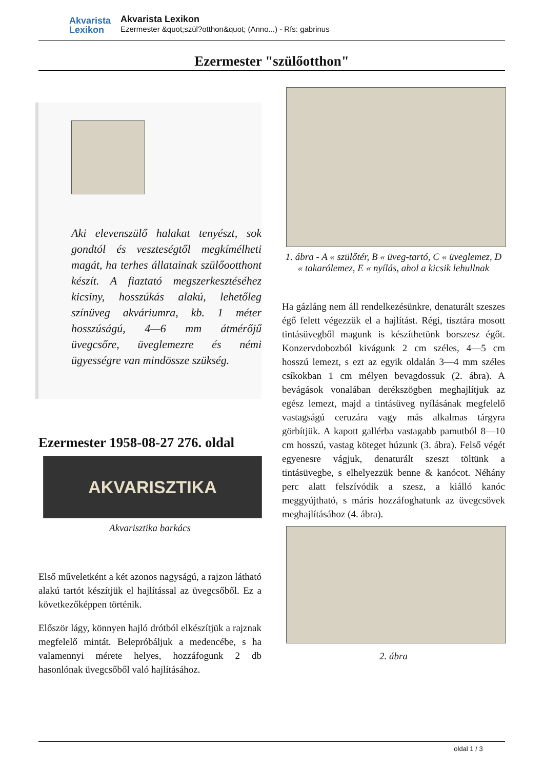Akvarista
Lexikon
Akvarista Lexikon
Ezermester &quot;szül?otthon&quot; (Anno...) - Rfs: gabrinus
Ezermester "szülőotthon"
Aki elevenszülő halakat tenyészt, sok gondtól és veszteségtől megkímélheti magát, ha terhes állatainak szülőootthont készít. A fiaztató megszerkesztéséhez kicsiny, hosszúkás alakú, lehetőleg színüveg akváriumra, kb. 1 méter hosszúságú, 4—6 mm átmérőjű üvegcsőre, üveglemezre és némi ügyességre van mindössze szükség.
Ezermester 1958-08-27 276. oldal
AKVARISZTIKA
Akvarisztika barkács
Első műveletként a két azonos nagyságú, a rajzon látható alakú tartót készítjük el hajlítással az üvegcsőből. Ez a következőképpen történik.
Először lágy, könnyen hajló drótból elkészítjük a rajznak megfelelő mintát. Belepróbáljuk a medencébe, s ha valamennyi mérete helyes, hozzáfogunk 2 db hasonlónak üvegcsőből való hajlításához.
1. ábra - A « szülőtér, B « üveg-tartó, C « üveglemez, D « takarólemez, E « nyílás, ahol a kicsik lehullnak
Ha gázláng nem áll rendelkezésünkre, denaturált szeszes égő felett végezzük el a hajlítást. Régi, tisztára mosott tintásüvegből magunk is készíthetünk borszesz égőt. Konzervdobozból kivágunk 2 cm széles, 4—5 cm hosszú lemezt, s ezt az egyik oldalán 3—4 mm széles csíkokban 1 cm mélyen bevagdossuk (2. ábra). A bevágások vonalában derékszögben meghajlítjuk az egész lemezt, majd a tintásüveg nyílásának megfelelő vastagságú ceruzára vagy más alkalmas tárgyra görbítjük. A kapott gallérba vastagabb pamutból 8—10 cm hosszú, vastag köteget húzunk (3. ábra). Felső végét egyenesre vágjuk, denaturált szeszt töltünk a tintásüvegbe, s elhelyezzük benne & kanócot. Néhány perc alatt felszívódik a szesz, a kiálló kanóc meggyújtható, s máris hozzáfoghatunk az üvegcsövek meghajlításához (4. ábra).
2. ábra
oldal 1 / 3